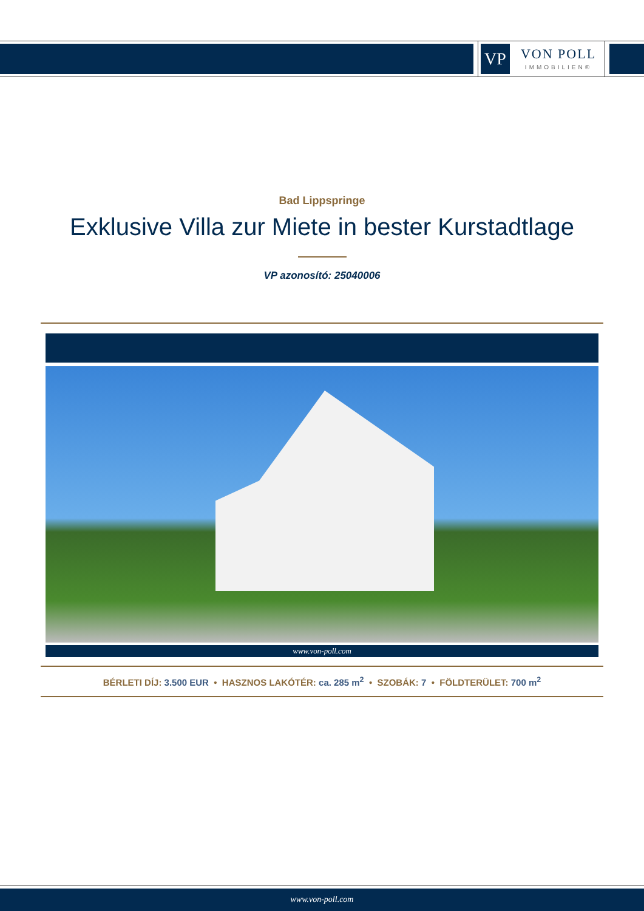VP
VON POLL
IMMOBILIEN®
Bad Lippspringe
Exklusive Villa zur Miete in bester Kurstadtlage
VP azonosító: 25040006
www.von-poll.com
BÉRLETI DÍJ: 3.500 EUR • HASZNOS LAKÓTÉR: ca. 285 m<sup>2</sup> • SZOBÁK: 7 • FÖLDTERÜLET: 700 m<sup>2</sup>
www.von-poll.com